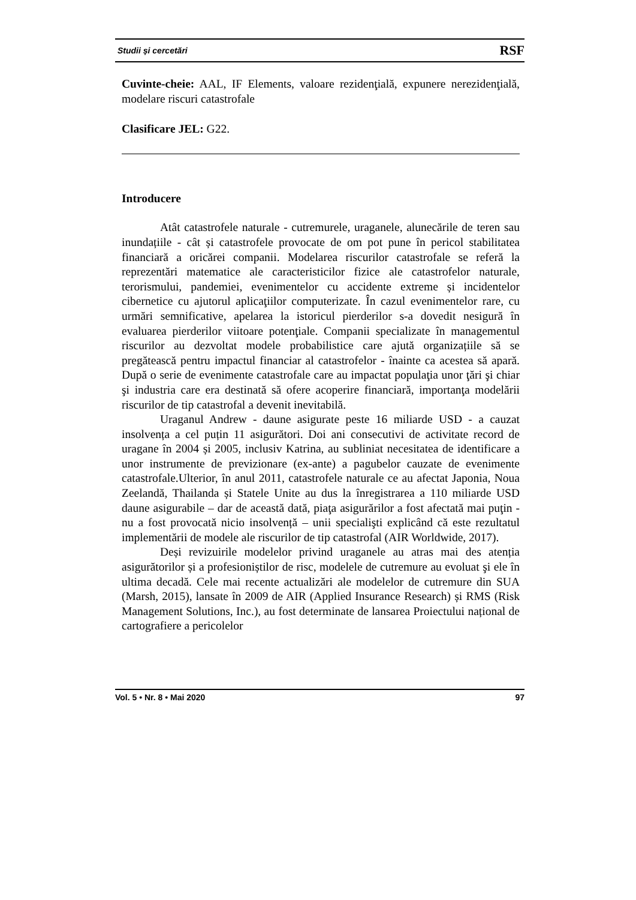Studii și cercetări RSF
Cuvinte-cheie: AAL, IF Elements, valoare rezidenţială, expunere nerezidenţială, modelare riscuri catastrofale
Clasificare JEL: G22.
Introducere
Atât catastrofele naturale - cutremurele, uraganele, alunecările de teren sau inundațiile - cât și catastrofele provocate de om pot pune în pericol stabilitatea financiară a oricărei companii. Modelarea riscurilor catastrofale se referă la reprezentări matematice ale caracteristicilor fizice ale catastrofelor naturale, terorismului, pandemiei, evenimentelor cu accidente extreme și incidentelor cibernetice cu ajutorul aplicaţiilor computerizate. În cazul evenimentelor rare, cu urmări semnificative, apelarea la istoricul pierderilor s-a dovedit nesigură în evaluarea pierderilor viitoare potenţiale. Companii specializate în managementul riscurilor au dezvoltat modele probabilistice care ajută organizațiile să se pregătească pentru impactul financiar al catastrofelor - înainte ca acestea să apară. După o serie de evenimente catastrofale care au impactat populaţia unor ţări şi chiar şi industria care era destinată să ofere acoperire financiară, importanţa modelării riscurilor de tip catastrofal a devenit inevitabilă.
Uraganul Andrew - daune asigurate peste 16 miliarde USD - a cauzat insolvența a cel puțin 11 asigurători. Doi ani consecutivi de activitate record de uragane în 2004 și 2005, inclusiv Katrina, au subliniat necesitatea de identificare a unor instrumente de previzionare (ex-ante) a pagubelor cauzate de evenimente catastrofale.Ulterior, în anul 2011, catastrofele naturale ce au afectat Japonia, Noua Zeelandă, Thailanda și Statele Unite au dus la înregistrarea a 110 miliarde USD daune asigurabile – dar de această dată, piaţa asigurărilor a fost afectată mai puţin - nu a fost provocată nicio insolvență – unii specialişti explicând că este rezultatul implementării de modele ale riscurilor de tip catastrofal (AIR Worldwide, 2017).
Deși revizuirile modelelor privind uraganele au atras mai des atenția asigurătorilor și a profesioniștilor de risc, modelele de cutremure au evoluat şi ele în ultima decadă. Cele mai recente actualizări ale modelelor de cutremure din SUA (Marsh, 2015), lansate în 2009 de AIR (Applied Insurance Research) și RMS (Risk Management Solutions, Inc.), au fost determinate de lansarea Proiectului național de cartografiere a pericolelor
Vol. 5 • Nr. 8 • Mai 2020 97